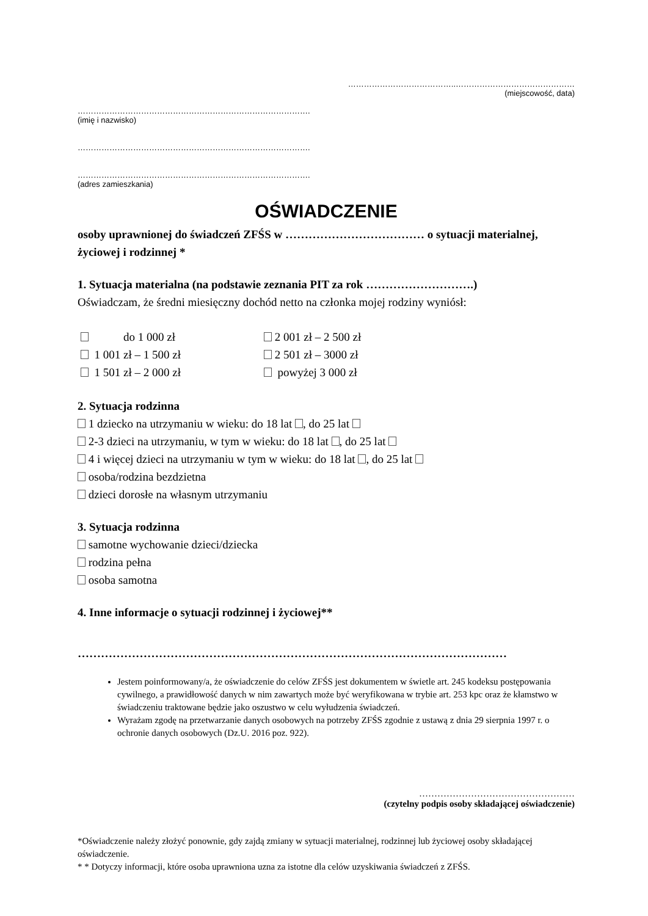…………………………………..………………………………………
(miejscowość, data)
…………………………………………………………………………….
(imię i nazwisko)
…………………………………………………………………………….
…………………………………………………………………………….
(adres zamieszkania)
OŚWIADCZENIE
osoby uprawnionej do świadczeń ZFŚS w ……………………………… o sytuacji materialnej, życiowej i rodzinnej *
1. Sytuacja materialna (na podstawie zeznania PIT za rok ……………………….)
Oświadczam, że średni miesięczny dochód netto na członka mojej rodziny wyniósł:
do 1 000 zł
2 001 zł – 2 500 zł
1 001 zł – 1 500 zł
2 501 zł – 3000 zł
1 501 zł – 2 000 zł
powyżej 3 000 zł
2. Sytuacja rodzinna
1 dziecko na utrzymaniu w wieku: do 18 lat , do 25 lat
2-3 dzieci na utrzymaniu, w tym w wieku: do 18 lat , do 25 lat
4 i więcej dzieci na utrzymaniu w tym w wieku: do 18 lat , do 25 lat
osoba/rodzina bezdzietna
dzieci dorosłe na własnym utrzymaniu
3. Sytuacja rodzinna
samotne wychowanie dzieci/dziecka
rodzina pełna
osoba samotna
4. Inne informacje o sytuacji rodzinnej i życiowej**
…………………………………………………………………………………………………
Jestem poinformowany/a, że oświadczenie do celów ZFŚS jest dokumentem w świetle art. 245 kodeksu postępowania cywilnego, a prawidłowość danych w nim zawartych może być weryfikowana w trybie art. 253 kpc oraz że kłamstwo w świadczeniu traktowane będzie jako oszustwo w celu wyłudzenia świadczeń.
Wyrażam zgodę na przetwarzanie danych osobowych na potrzeby ZFŚS zgodnie z ustawą z dnia 29 sierpnia 1997 r. o ochronie danych osobowych (Dz.U. 2016 poz. 922).
……………………………………………
(czytelny podpis osoby składającej oświadczenie)
*Oświadczenie należy złożyć ponownie, gdy zajdą zmiany w sytuacji materialnej, rodzinnej lub życiowej osoby składającej oświadczenie.
* * Dotyczy informacji, które osoba uprawniona uzna za istotne dla celów uzyskiwania świadczeń z ZFŚS.